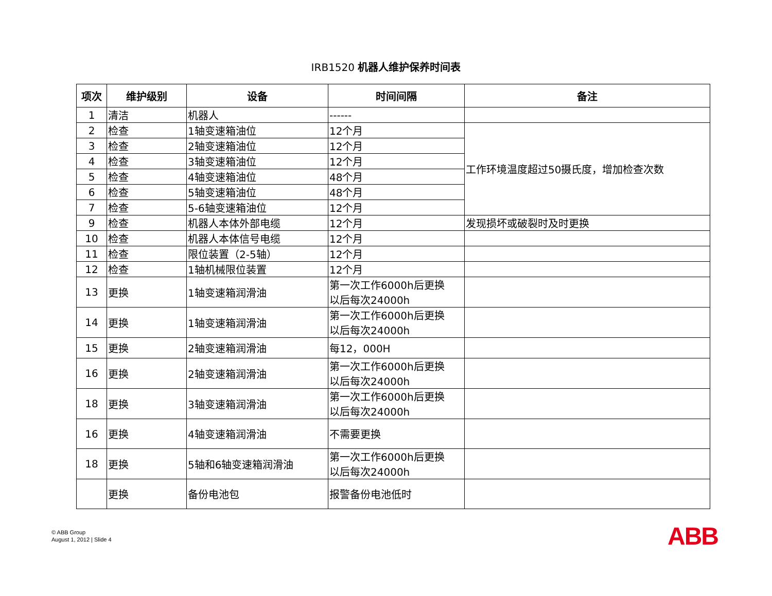IRB1520 机器人维护保养时间表
| 项次 | 维护级别 | 设备 | 时间间隔 | 备注 |
| --- | --- | --- | --- | --- |
| 1 | 清洁 | 机器人 | ------ | |
| 2 | 检查 | 1轴变速箱油位 | 12个月 | 工作环境温度超过50摄氏度，增加检查次数 |
| 3 | 检查 | 2轴变速箱油位 | 12个月 | |
| 4 | 检查 | 3轴变速箱油位 | 12个月 | |
| 5 | 检查 | 4轴变速箱油位 | 48个月 | |
| 6 | 检查 | 5轴变速箱油位 | 48个月 | |
| 7 | 检查 | 5-6轴变速箱油位 | 12个月 | |
| 9 | 检查 | 机器人本体外部电缆 | 12个月 | 发现损坏或破裂时及时更换 |
| 10 | 检查 | 机器人本体信号电缆 | 12个月 | |
| 11 | 检查 | 限位装置（2-5轴） | 12个月 | |
| 12 | 检查 | 1轴机械限位装置 | 12个月 | |
| 13 | 更换 | 1轴变速箱润滑油 | 第一次工作6000h后更换 以后每次24000h | |
| 14 | 更换 | 1轴变速箱润滑油 | 第一次工作6000h后更换 以后每次24000h | |
| 15 | 更换 | 2轴变速箱润滑油 | 每12，000H | |
| 16 | 更换 | 2轴变速箱润滑油 | 第一次工作6000h后更换 以后每次24000h | |
| 18 | 更换 | 3轴变速箱润滑油 | 第一次工作6000h后更换 以后每次24000h | |
| 16 | 更换 | 4轴变速箱润滑油 | 不需要更换 | |
| 18 | 更换 | 5轴和6轴变速箱润滑油 | 第一次工作6000h后更换 以后每次24000h | |
| | 更换 | 备份电池包 | 报警备份电池低时 | |
© ABB Group
August 1, 2012 | Slide 4
ABB